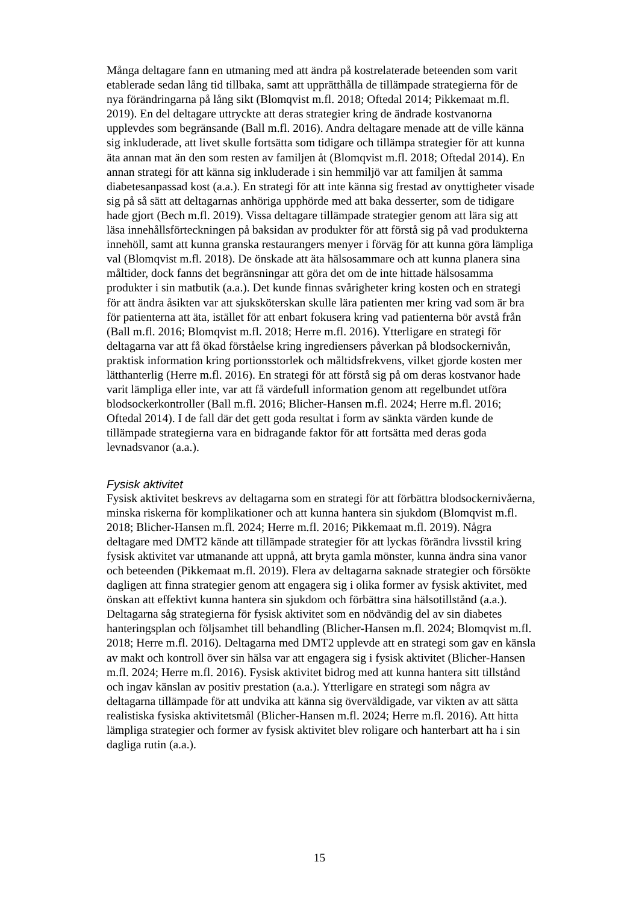Många deltagare fann en utmaning med att ändra på kostrelaterade beteenden som varit etablerade sedan lång tid tillbaka, samt att upprätthålla de tillämpade strategierna för de nya förändringarna på lång sikt (Blomqvist m.fl. 2018; Oftedal 2014; Pikkemaat m.fl. 2019). En del deltagare uttryckte att deras strategier kring de ändrade kostvanorna upplevdes som begränsande (Ball m.fl. 2016). Andra deltagare menade att de ville känna sig inkluderade, att livet skulle fortsätta som tidigare och tillämpa strategier för att kunna äta annan mat än den som resten av familjen åt (Blomqvist m.fl. 2018; Oftedal 2014). En annan strategi för att känna sig inkluderade i sin hemmiljö var att familjen åt samma diabetesanpassad kost (a.a.). En strategi för att inte känna sig frestad av onyttigheter visade sig på så sätt att deltagarnas anhöriga upphörde med att baka desserter, som de tidigare hade gjort (Bech m.fl. 2019). Vissa deltagare tillämpade strategier genom att lära sig att läsa innehållsförteckningen på baksidan av produkter för att förstå sig på vad produkterna innehöll, samt att kunna granska restaurangers menyer i förväg för att kunna göra lämpliga val (Blomqvist m.fl. 2018). De önskade att äta hälsosammare och att kunna planera sina måltider, dock fanns det begränsningar att göra det om de inte hittade hälsosamma produkter i sin matbutik (a.a.). Det kunde finnas svårigheter kring kosten och en strategi för att ändra åsikten var att sjuksköterskan skulle lära patienten mer kring vad som är bra för patienterna att äta, istället för att enbart fokusera kring vad patienterna bör avstå från (Ball m.fl. 2016; Blomqvist m.fl. 2018; Herre m.fl. 2016). Ytterligare en strategi för deltagarna var att få ökad förståelse kring ingrediensers påverkan på blodsockernivån, praktisk information kring portionsstorlek och måltidsfrekvens, vilket gjorde kosten mer lätthanterlig (Herre m.fl. 2016). En strategi för att förstå sig på om deras kostvanor hade varit lämpliga eller inte, var att få värdefull information genom att regelbundet utföra blodsockerkontroller (Ball m.fl. 2016; Blicher-Hansen m.fl. 2024; Herre m.fl. 2016; Oftedal 2014). I de fall där det gett goda resultat i form av sänkta värden kunde de tillämpade strategierna vara en bidragande faktor för att fortsätta med deras goda levnadsvanor (a.a.).
Fysisk aktivitet
Fysisk aktivitet beskrevs av deltagarna som en strategi för att förbättra blodsockernivåerna, minska riskerna för komplikationer och att kunna hantera sin sjukdom (Blomqvist m.fl. 2018; Blicher-Hansen m.fl. 2024; Herre m.fl. 2016; Pikkemaat m.fl. 2019). Några deltagare med DMT2 kände att tillämpade strategier för att lyckas förändra livsstil kring fysisk aktivitet var utmanande att uppnå, att bryta gamla mönster, kunna ändra sina vanor och beteenden (Pikkemaat m.fl. 2019). Flera av deltagarna saknade strategier och försökte dagligen att finna strategier genom att engagera sig i olika former av fysisk aktivitet, med önskan att effektivt kunna hantera sin sjukdom och förbättra sina hälsotillstånd (a.a.). Deltagarna såg strategierna för fysisk aktivitet som en nödvändig del av sin diabetes hanteringsplan och följsamhet till behandling (Blicher-Hansen m.fl. 2024; Blomqvist m.fl. 2018; Herre m.fl. 2016). Deltagarna med DMT2 upplevde att en strategi som gav en känsla av makt och kontroll över sin hälsa var att engagera sig i fysisk aktivitet (Blicher-Hansen m.fl. 2024; Herre m.fl. 2016). Fysisk aktivitet bidrog med att kunna hantera sitt tillstånd och ingav känslan av positiv prestation (a.a.). Ytterligare en strategi som några av deltagarna tillämpade för att undvika att känna sig överväldigade, var vikten av att sätta realistiska fysiska aktivitetsmål (Blicher-Hansen m.fl. 2024; Herre m.fl. 2016). Att hitta lämpliga strategier och former av fysisk aktivitet blev roligare och hanterbart att ha i sin dagliga rutin (a.a.).
15